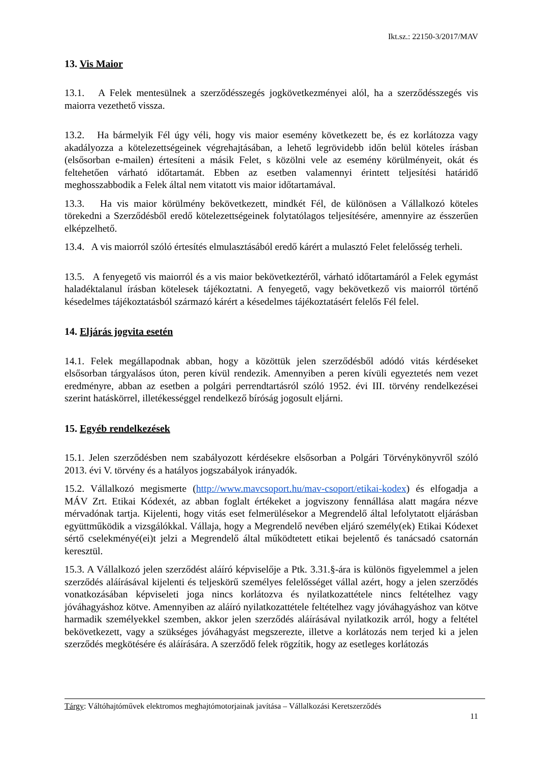Ikt.sz.: 22150-3/2017/MAV
13. Vis Maior
13.1. A Felek mentesülnek a szerződésszegés jogkövetkezményei alól, ha a szerződésszegés vis maiorra vezethető vissza.
13.2. Ha bármelyik Fél úgy véli, hogy vis maior esemény következett be, és ez korlátozza vagy akadályozza a kötelezettségeinek végrehajtásában, a lehető legrövidebb időn belül köteles írásban (elsősorban e-mailen) értesíteni a másik Felet, s közölni vele az esemény körülményeit, okát és feltehetően várható időtartamát. Ebben az esetben valamennyi érintett teljesítési határidő meghosszabbodik a Felek által nem vitatott vis maior időtartamával.
13.3. Ha vis maior körülmény bekövetkezett, mindkét Fél, de különösen a Vállalkozó köteles törekedni a Szerződésből eredő kötelezettségeinek folytatólagos teljesítésére, amennyire az ésszerűen elképzelhető.
13.4. A vis maiorról szóló értesítés elmulasztásából eredő kárért a mulasztó Felet felelősség terheli.
13.5. A fenyegető vis maiorról és a vis maior bekövetkeztéről, várható időtartamáról a Felek egymást haladéktalanul írásban kötelesek tájékoztatni. A fenyegető, vagy bekövetkező vis maiorról történő késedelmes tájékoztatásból származó kárért a késedelmes tájékoztatásért felelős Fél felel.
14. Eljárás jogvita esetén
14.1. Felek megállapodnak abban, hogy a közöttük jelen szerződésből adódó vitás kérdéseket elsősorban tárgyalásos úton, peren kívül rendezik. Amennyiben a peren kívüli egyeztetés nem vezet eredményre, abban az esetben a polgári perrendtartásról szóló 1952. évi III. törvény rendelkezései szerint hatáskörrel, illetékességgel rendelkező bíróság jogosult eljárni.
15. Egyéb rendelkezések
15.1. Jelen szerződésben nem szabályozott kérdésekre elsősorban a Polgári Törvénykönyvről szóló 2013. évi V. törvény és a hatályos jogszabályok irányadók.
15.2. Vállalkozó megismerte (http://www.mavcsoport.hu/mav-csoport/etikai-kodex) és elfogadja a MÁV Zrt. Etikai Kódexét, az abban foglalt értékeket a jogviszony fennállása alatt magára nézve mérvadónak tartja. Kijelenti, hogy vitás eset felmerülésekor a Megrendelő által lefolytatott eljárásban együttműködik a vizsgálókkal. Vállaja, hogy a Megrendelő nevében eljáró személy(ek) Etikai Kódexet sértő cselekményé(ei)t jelzi a Megrendelő által működtetett etikai bejelentő és tanácsadó csatornán keresztül.
15.3. A Vállalkozó jelen szerződést aláíró képviselője a Ptk. 3.31.§-ára is különös figyelemmel a jelen szerződés aláírásával kijelenti és teljeskörű személyes felelősséget vállal azért, hogy a jelen szerződés vonatkozásában képviseleti joga nincs korlátozva és nyilatkozattétele nincs feltételhez vagy jóváhagyáshoz kötve. Amennyiben az aláíró nyilatkozattétele feltételhez vagy jóváhagyáshoz van kötve harmadik személyekkel szemben, akkor jelen szerződés aláírásával nyilatkozik arról, hogy a feltétel bekövetkezett, vagy a szükséges jóváhagyást megszerezte, illetve a korlátozás nem terjed ki a jelen szerződés megkötésére és aláírására. A szerződő felek rögzítik, hogy az esetleges korlátozás
Tárgy: Váltóhajtóművek elektromos meghajtómotorjainak javítása – Vállalkozási Keretszerződés
11